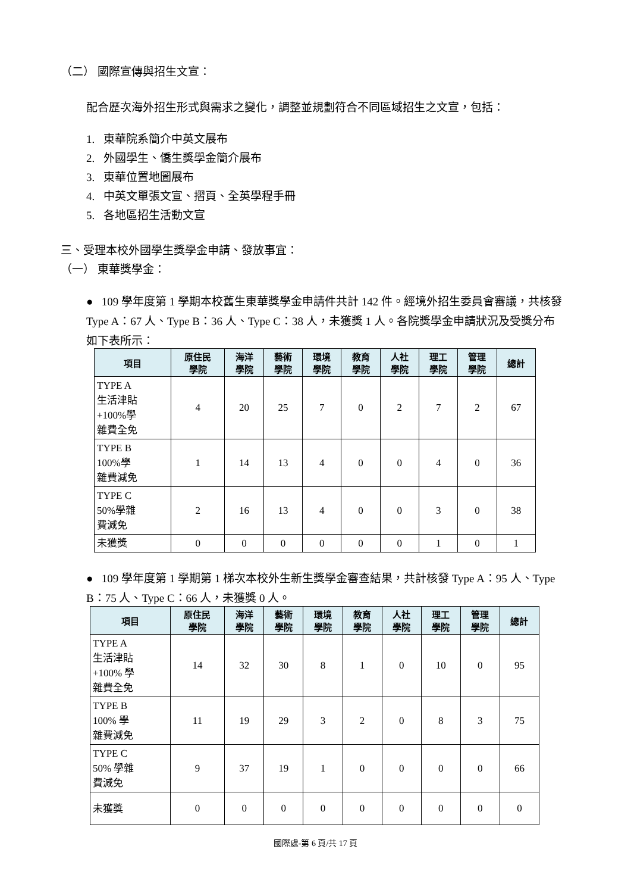（二） 國際宣傳與招生文宣：
配合歷次海外招生形式與需求之變化，調整並規劃符合不同區域招生之文宣，包括：
1. 東華院系簡介中英文展布
2. 外國學生、僑生獎學金簡介展布
3. 東華位置地圖展布
4. 中英文單張文宣、摺頁、全英學程手冊
5. 各地區招生活動文宣
三、受理本校外國學生獎學金申請、發放事宜：
（一） 東華獎學金：
● 109 學年度第 1 學期本校舊生東華獎學金申請件共計 142 件。經境外招生委員會審議，共核發 Type A：67 人、Type B：36 人、Type C：38 人，未獲獎 1 人。各院獎學金申請狀況及受獎分布如下表所示：
| 項目 | 原住民 學院 | 海洋 學院 | 藝術 學院 | 環境 學院 | 教育 學院 | 人社 學院 | 理工 學院 | 管理 學院 | 總計 |
| --- | --- | --- | --- | --- | --- | --- | --- | --- | --- |
| TYPE A 生活津貼 +100%學 雜費全免 | 4 | 20 | 25 | 7 | 0 | 2 | 7 | 2 | 67 |
| TYPE B 100%學 雜費減免 | 1 | 14 | 13 | 4 | 0 | 0 | 4 | 0 | 36 |
| TYPE C 50%學雜 費減免 | 2 | 16 | 13 | 4 | 0 | 0 | 3 | 0 | 38 |
| 未獲獎 | 0 | 0 | 0 | 0 | 0 | 0 | 1 | 0 | 1 |
● 109 學年度第 1 學期第 1 梯次本校外生新生獎學金審查結果，共計核發 Type A：95 人、Type B：75 人、Type C：66 人，未獲獎 0 人。
| 項目 | 原住民 學院 | 海洋 學院 | 藝術 學院 | 環境 學院 | 教育 學院 | 人社 學院 | 理工 學院 | 管理 學院 | 總計 |
| --- | --- | --- | --- | --- | --- | --- | --- | --- | --- |
| TYPE A 生活津貼 +100% 學 雜費全免 | 14 | 32 | 30 | 8 | 1 | 0 | 10 | 0 | 95 |
| TYPE B 100% 學 雜費減免 | 11 | 19 | 29 | 3 | 2 | 0 | 8 | 3 | 75 |
| TYPE C 50% 學雜 費減免 | 9 | 37 | 19 | 1 | 0 | 0 | 0 | 0 | 66 |
| 未獲獎 | 0 | 0 | 0 | 0 | 0 | 0 | 0 | 0 | 0 |
國際處-第 6 頁/共 17 頁